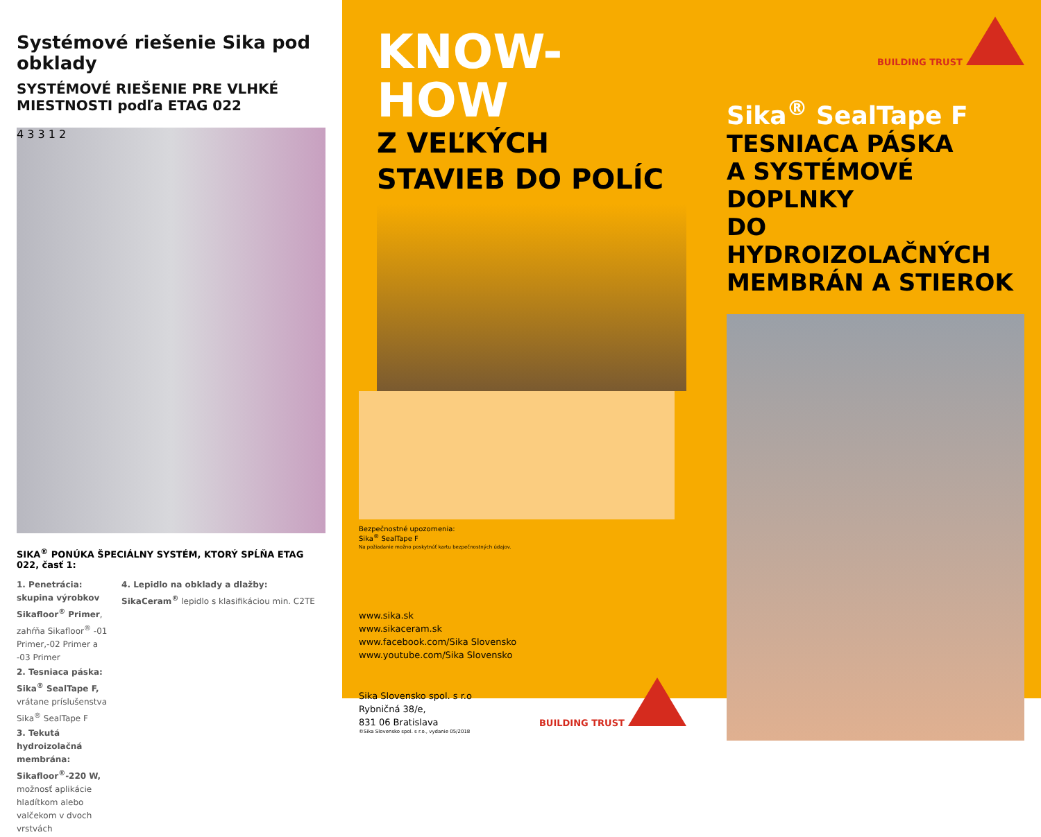Systémové riešenie Sika pod obklady
SYSTÉMOVÉ RIEŠENIE PRE VLHKÉ MIESTNOSTI podľa ETAG 022
4 3 3 1 2
SIKA<sup>®</sup> PONÚKA ŠPECIÁLNY SYSTÉM, KTORÝ SPĹŇA ETAG 022, časť 1:
1. Penetrácia: skupina výrobkov Sikafloor<sup>®</sup> Primer, zahŕňa Sikafloor<sup>®</sup> -01 Primer,-02 Primer a -03 Primer
2. Tesniaca páska: Sika<sup>®</sup> SealTape F, vrátane príslušenstva Sika<sup>®</sup> SealTape F
3. Tekutá hydroizolačná membrána: Sikafloor<sup>®</sup>-220 W, možnosť aplikácie hladítkom alebo valčekom v dvoch vrstvách
4. Lepidlo na obklady a dlažby: SikaCeram<sup>®</sup> lepidlo s klasifikáciou min. C2TE
KNOW-HOW
Z VEĽKÝCH STAVIEB DO POLÍC
Bezpečnostné upozornenia:
Sika<sup>®</sup> SealTape F
Na požiadanie možno poskytnúť kartu bezpečnostných údajov.
www.sika.sk
www.sikaceram.sk
www.facebook.com/Sika Slovensko
www.youtube.com/Sika Slovensko
Sika Slovensko spol. s r.o
Rybničná 38/e,
831 06 Bratislava
BUILDING TRUST
©Sika Slovensko spol. s r.o., vydanie 05/2018
BUILDING TRUST
Sika<sup>®</sup> SealTape F
TESNIACA PÁSKA
A SYSTÉMOVÉ DOPLNKY
DO HYDROIZOLAČNÝCH
MEMBRÁN A STIEROK